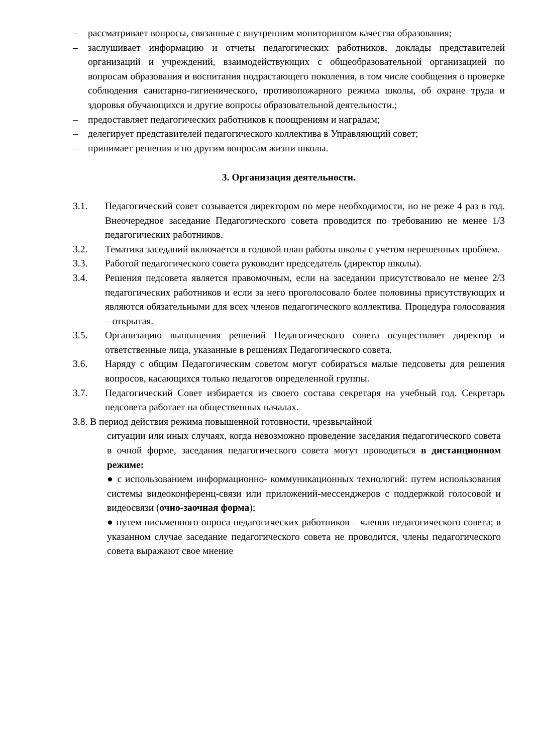– рассматривает вопросы, связанные с внутренним мониторингом качества образования;
– заслушивает информацию и отчеты педагогических работников, доклады представителей организаций и учреждений, взаимодействующих с общеобразовательной организацией по вопросам образования и воспитания подрастающего поколения, в том числе сообщения о проверке соблюдения санитарно-гигиенического, противопожарного режима школы, об охране труда и здоровья обучающихся и другие вопросы образовательной деятельности.;
– предоставляет педагогических работников к поощрениям и наградам;
– делегирует представителей педагогического коллектива в Управляющий совет;
– принимает решения и по другим вопросам жизни школы.
3. Организация деятельности.
3.1. Педагогический совет созывается директором по мере необходимости, но не реже 4 раз в год. Внеочередное заседание Педагогического совета проводится по требованию не менее 1/3 педагогических работников.
3.2. Тематика заседаний включается в годовой план работы школы с учетом нерешенных проблем.
3.3. Работой педагогического совета руководит председатель (директор школы).
3.4. Решения педсовета является правомочным, если на заседании присутствовало не менее 2/3 педагогических работников и если за него проголосовало более половины присутствующих и являются обязательными для всех членов педагогического коллектива. Процедура голосования – открытая.
3.5. Организацию выполнения решений Педагогического совета осуществляет директор и ответственные лица, указанные в решениях Педагогического совета.
3.6. Наряду с общим Педагогическим советом могут собираться малые педсоветы для решения вопросов, касающихся только педагогов определенной группы.
3.7. Педагогический Совет избирается из своего состава секретаря на учебный год. Секретарь педсовета работает на общественных началах.
3.8. В период действия режима повышенной готовности, чрезвычайной
ситуации или иных случаях, когда невозможно проведение заседания педагогического совета в очной форме, заседания педагогического совета могут проводиться в дистанционном режиме:
● с использованием информационно- коммуникационных технологий: путем использования системы видеоконференц-связи или приложений-мессенджеров с поддержкой голосовой и видеосвязи (очно-заочная форма);
● путем письменного опроса педагогических работников – членов педагогического совета; в указанном случае заседание педагогического совета не проводится, члены педагогического совета выражают свое мнение